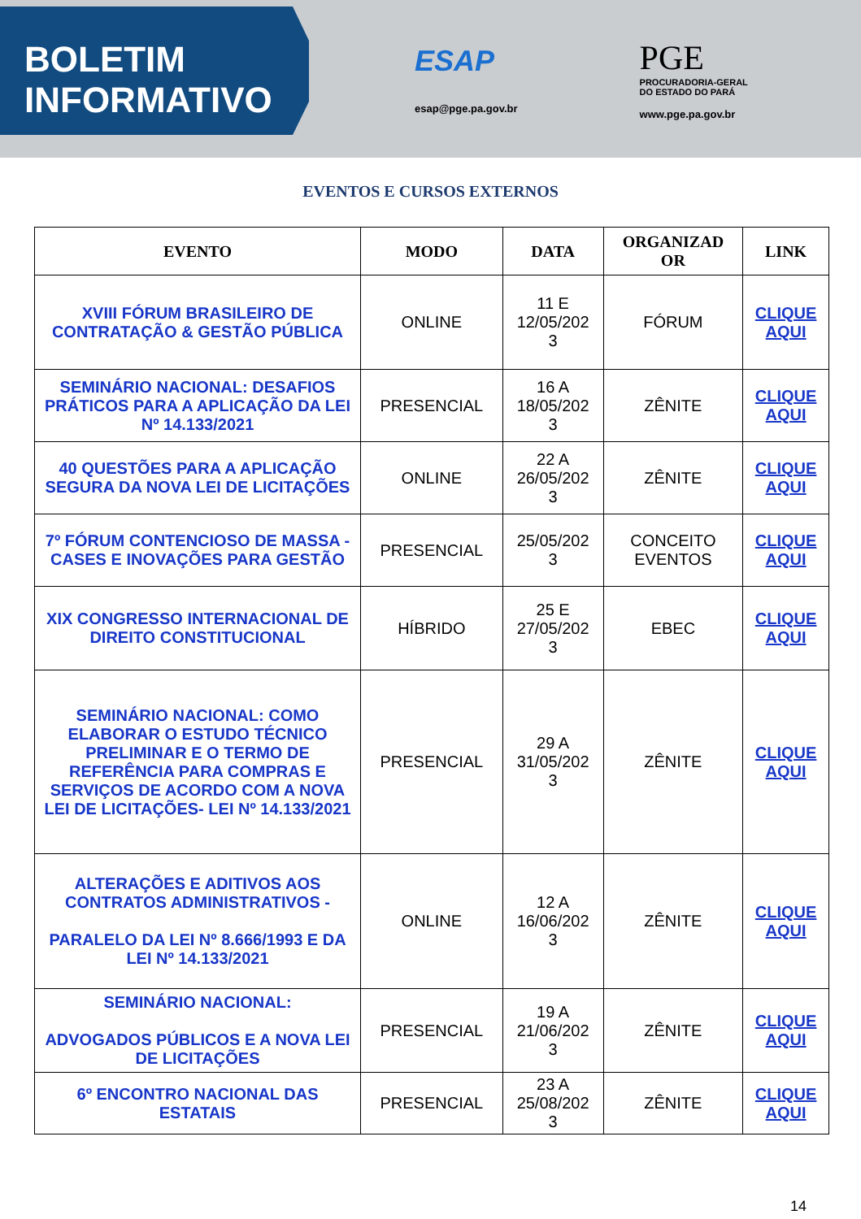BOLETIM
INFORMATIVO
ESAP
esap@pge.pa.gov.br
PGE
PROCURADORIA-GERAL
DO ESTADO DO PARÁ
www.pge.pa.gov.br
EVENTOS E CURSOS EXTERNOS
| EVENTO | MODO | DATA | ORGANIZAD OR | LINK |
| --- | --- | --- | --- | --- |
| XVIII FÓRUM BRASILEIRO DE CONTRATAÇÃO & GESTÃO PÚBLICA | ONLINE | 11 E 12/05/202 3 | FÓRUM | CLIQUE AQUI |
| SEMINÁRIO NACIONAL: DESAFIOS PRÁTICOS PARA A APLICAÇÃO DA LEI Nº 14.133/2021 | PRESENCIAL | 16 A 18/05/202 3 | ZÊNITE | CLIQUE AQUI |
| 40 QUESTÕES PARA A APLICAÇÃO SEGURA DA NOVA LEI DE LICITAÇÕES | ONLINE | 22 A 26/05/202 3 | ZÊNITE | CLIQUE AQUI |
| 7º FÓRUM CONTENCIOSO DE MASSA - CASES E INOVAÇÕES PARA GESTÃO | PRESENCIAL | 25/05/202 3 | CONCEITO EVENTOS | CLIQUE AQUI |
| XIX CONGRESSO INTERNACIONAL DE DIREITO CONSTITUCIONAL | HÍBRIDO | 25 E 27/05/202 3 | EBEC | CLIQUE AQUI |
| SEMINÁRIO NACIONAL: COMO ELABORAR O ESTUDO TÉCNICO PRELIMINAR E O TERMO DE REFERÊNCIA PARA COMPRAS E SERVIÇOS DE ACORDO COM A NOVA LEI DE LICITAÇÕES- LEI Nº 14.133/2021 | PRESENCIAL | 29 A 31/05/202 3 | ZÊNITE | CLIQUE AQUI |
| ALTERAÇÕES E ADITIVOS AOS CONTRATOS ADMINISTRATIVOS - PARALELO DA LEI Nº 8.666/1993 E DA LEI Nº 14.133/2021 | ONLINE | 12 A 16/06/202 3 | ZÊNITE | CLIQUE AQUI |
| SEMINÁRIO NACIONAL: ADVOGADOS PÚBLICOS E A NOVA LEI DE LICITAÇÕES | PRESENCIAL | 19 A 21/06/202 3 | ZÊNITE | CLIQUE AQUI |
| 6º ENCONTRO NACIONAL DAS ESTATAIS | PRESENCIAL | 23 A 25/08/202 3 | ZÊNITE | CLIQUE AQUI |
14